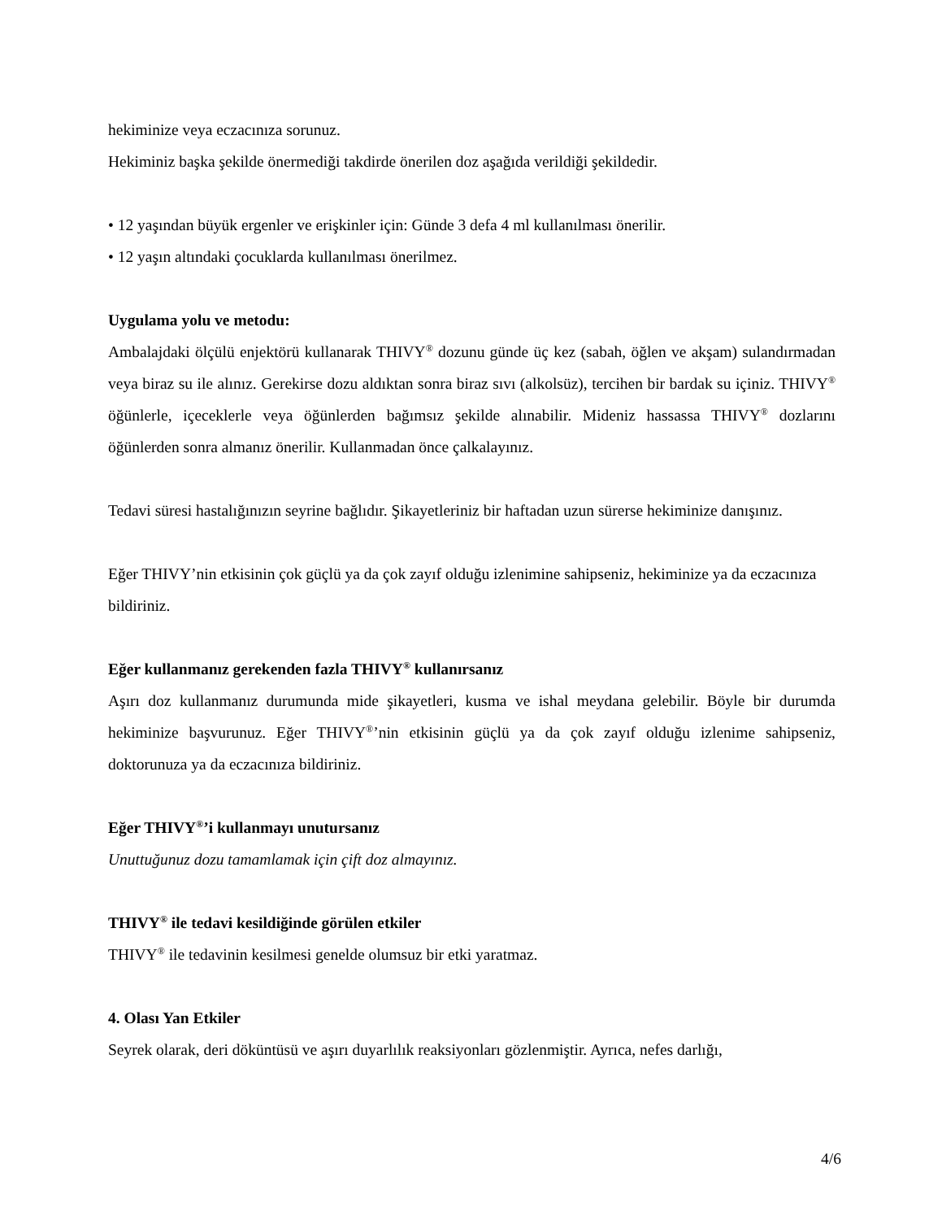hekiminize veya eczacınıza sorunuz.
Hekiminiz başka şekilde önermediği takdirde önerilen doz aşağıda verildiği şekildedir.
• 12 yaşından büyük ergenler ve erişkinler için: Günde 3 defa 4 ml kullanılması önerilir.
• 12 yaşın altındaki çocuklarda kullanılması önerilmez.
Uygulama yolu ve metodu:
Ambalajdaki ölçülü enjektörü kullanarak THIVY<sup>®</sup> dozunu günde üç kez (sabah, öğlen ve akşam) sulandırmadan veya biraz su ile alınız. Gerekirse dozu aldıktan sonra biraz sıvı (alkolsüz), tercihen bir bardak su içiniz. THIVY<sup>®</sup> öğünlerle, içeceklerle veya öğünlerden bağımsız şekilde alınabilir. Mideniz hassassa THIVY<sup>®</sup> dozlarını öğünlerden sonra almanız önerilir. Kullanmadan önce çalkalayınız.
Tedavi süresi hastalığınızın seyrine bağlıdır. Şikayetleriniz bir haftadan uzun sürerse hekiminize danışınız.
Eğer THIVY’nin etkisinin çok güçlü ya da çok zayıf olduğu izlenimine sahipseniz, hekiminize ya da eczacınıza bildiriniz.
Eğer kullanmanız gerekenden fazla THIVY<sup>®</sup> kullanırsanız
Aşırı doz kullanmanız durumunda mide şikayetleri, kusma ve ishal meydana gelebilir. Böyle bir durumda hekiminize başvurunuz. Eğer THIVY<sup>®</sup>’nin etkisinin güçlü ya da çok zayıf olduğu izlenime sahipseniz, doktorunuza ya da eczacınıza bildiriniz.
Eğer THIVY<sup>®</sup>’i kullanmayı unutursanız
Unuttuğunuz dozu tamamlamak için çift doz almayınız.
THIVY<sup>®</sup> ile tedavi kesildiğinde görülen etkiler
THIVY<sup>®</sup> ile tedavinin kesilmesi genelde olumsuz bir etki yaratmaz.
4. Olası Yan Etkiler
Seyrek olarak, deri döküntüsü ve aşırı duyarlılık reaksiyonları gözlenmiştir. Ayrıca, nefes darlığı,
4/6